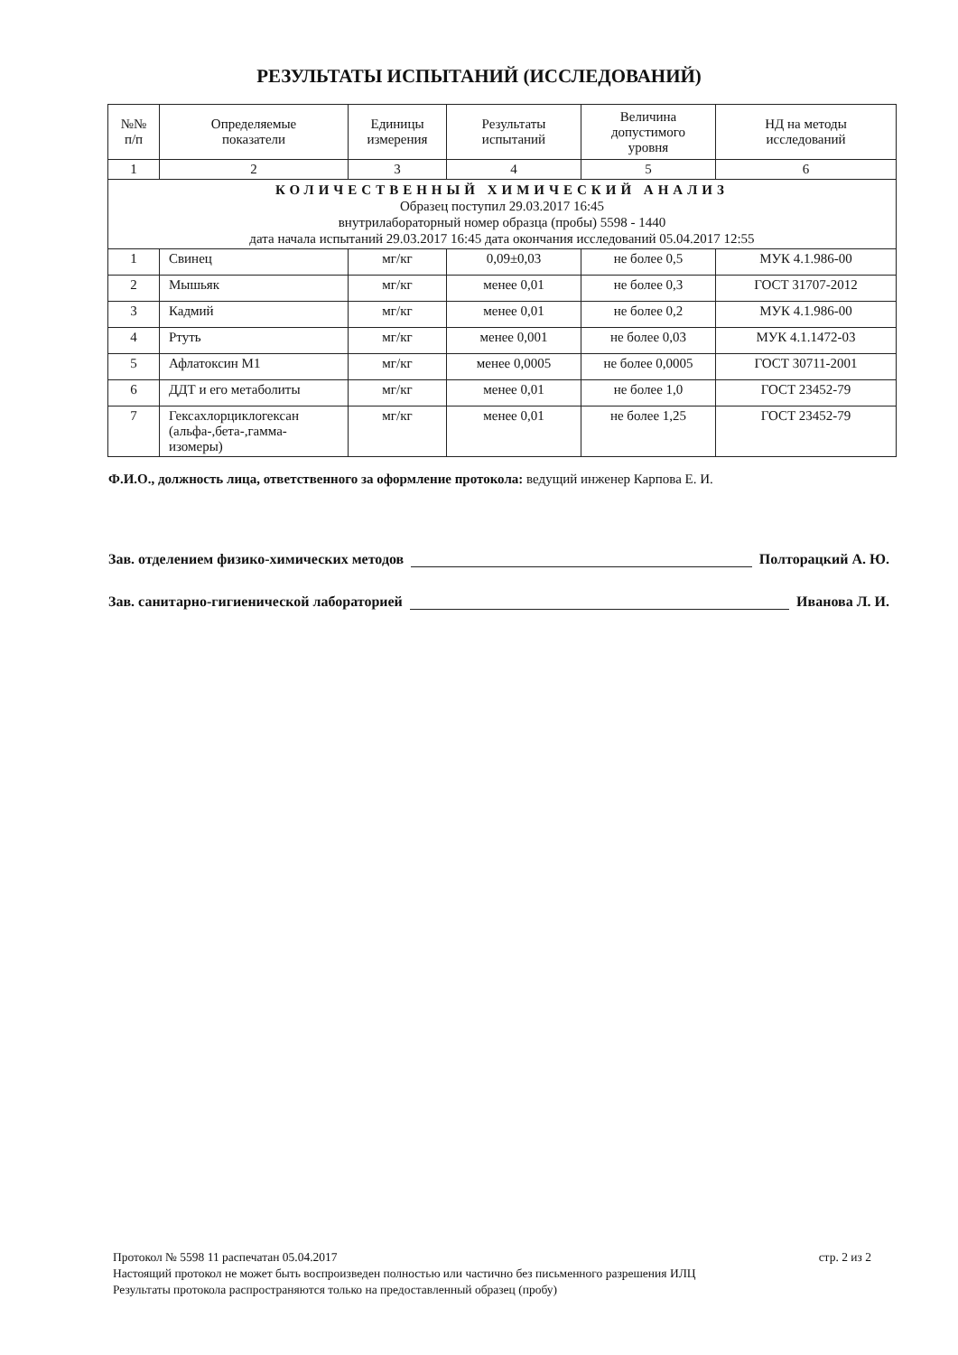РЕЗУЛЬТАТЫ ИСПЫТАНИЙ (ИССЛЕДОВАНИЙ)
| №№ п/п | Определяемые показатели | Единицы измерения | Результаты испытаний | Величина допустимого уровня | НД на методы исследований |
| --- | --- | --- | --- | --- | --- |
| 1 | 2 | 3 | 4 | 5 | 6 |
| КОЛИЧЕСТВЕННЫЙ ХИМИЧЕСКИЙ АНАЛИЗ Образец поступил 29.03.2017 16:45 внутрилабораторный номер образца (пробы) 5598 - 1440 дата начала испытаний 29.03.2017 16:45 дата окончания исследований 05.04.2017 12:55 | | | | | |
| 1 | Свинец | мг/кг | 0,09±0,03 | не более 0,5 | МУК 4.1.986-00 |
| 2 | Мышьяк | мг/кг | менее 0,01 | не более 0,3 | ГОСТ 31707-2012 |
| 3 | Кадмий | мг/кг | менее 0,01 | не более 0,2 | МУК 4.1.986-00 |
| 4 | Ртуть | мг/кг | менее 0,001 | не более 0,03 | МУК 4.1.1472-03 |
| 5 | Афлатоксин М1 | мг/кг | менее 0,0005 | не более 0,0005 | ГОСТ 30711-2001 |
| 6 | ДДТ и его метаболиты | мг/кг | менее 0,01 | не более 1,0 | ГОСТ 23452-79 |
| 7 | Гексахлорциклогексан (альфа-,бета-,гамма- изомеры) | мг/кг | менее 0,01 | не более 1,25 | ГОСТ 23452-79 |
Ф.И.О., должность лица, ответственного за оформление протокола: ведущий инженер Карпова Е. И.
Зав. отделением физико-химических методов Полторацкий А. Ю.
Зав. санитарно-гигиенической лабораторией Иванова Л. И.
Протокол № 5598 11 распечатан 05.04.2017 стр. 2 из 2
Настоящий протокол не может быть воспроизведен полностью или частично без письменного разрешения ИЛЦ
Результаты протокола распространяются только на предоставленный образец (пробу)